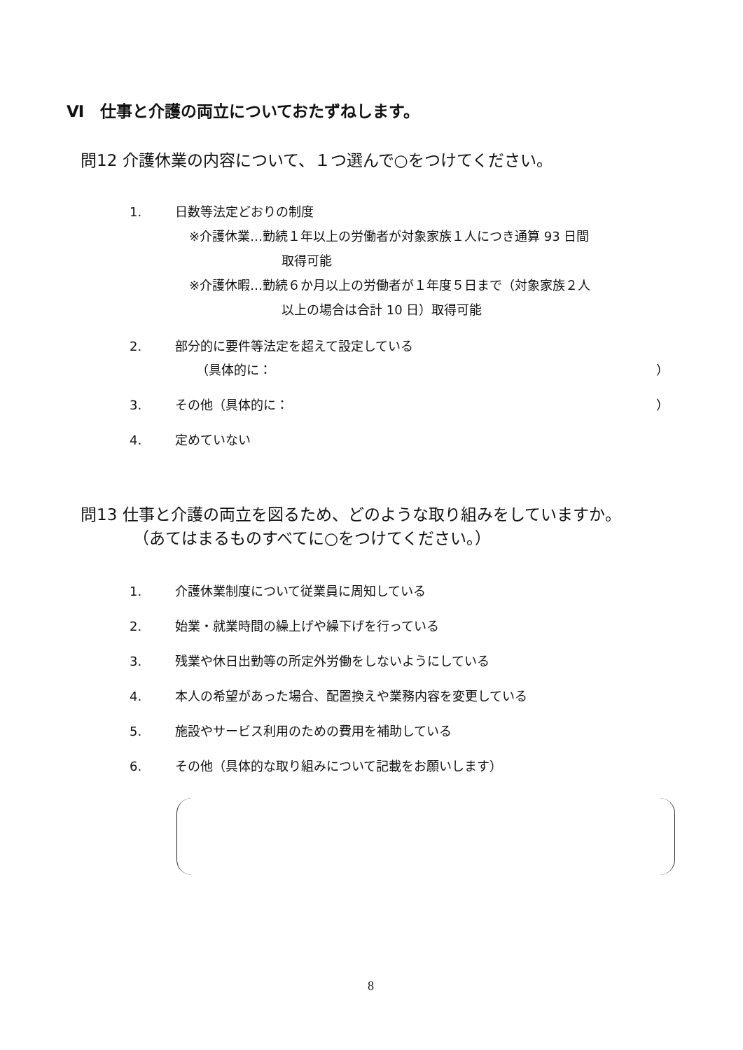Ⅵ　仕事と介護の両立についておたずねします。
問12 介護休業の内容について、１つ選んで○をつけてください。
1. 日数等法定どおりの制度
※介護休業…勤続１年以上の労働者が対象家族１人につき通算 93 日間
取得可能
※介護休暇…勤続６か月以上の労働者が１年度５日まで（対象家族２人
以上の場合は合計 10 日）取得可能
2. 部分的に要件等法定を超えて設定している
（具体的に： ）
3. その他（具体的に： ）
4. 定めていない
問13 仕事と介護の両立を図るため、どのような取り組みをしていますか。
（あてはまるものすべてに○をつけてください。）
1. 介護休業制度について従業員に周知している
2. 始業・就業時間の繰上げや繰下げを行っている
3. 残業や休日出勤等の所定外労働をしないようにしている
4. 本人の希望があった場合、配置換えや業務内容を変更している
5. 施設やサービス利用のための費用を補助している
6. その他（具体的な取り組みについて記載をお願いします）
8